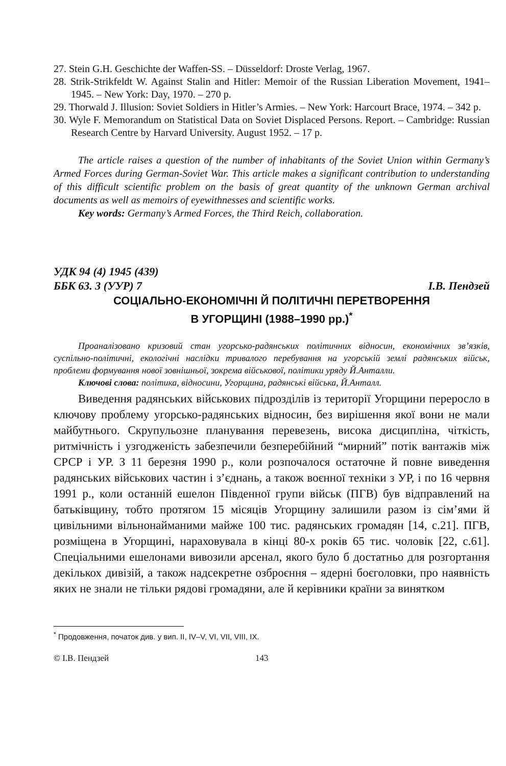27. Stein G.H. Geschichte der Waffen-SS. – Düsseldorf: Droste Verlag, 1967.
28. Strik-Strikfeldt W. Against Stalin and Hitler: Memoir of the Russian Liberation Movement, 1941–1945. – New York: Day, 1970. – 270 p.
29. Thorwald J. Illusion: Soviet Soldiers in Hitler’s Armies. – New York: Harcourt Brace, 1974. – 342 p.
30. Wyle F. Memorandum on Statistical Data on Soviet Displaced Persons. Report. – Cambridge: Russian Research Centre by Harvard University. August 1952. – 17 p.
The article raises a question of the number of inhabitants of the Soviet Union within Germany’s Armed Forces during German-Soviet War. This article makes a significant contribution to understanding of this difficult scientific problem on the basis of great quantity of the unknown German archival documents as well as memoirs of eyewithnesses and scientific works.
Key words: Germany’s Armed Forces, the Third Reich, collaboration.
УДК 94 (4) 1945 (439)
ББК 63. 3 (УУР) 7 І.В. Пендзей
СОЦІАЛЬНО-ЕКОНОМІЧНІ Й ПОЛІТИЧНІ ПЕРЕТВОРЕННЯ
В УГОРЩИНІ (1988–1990 рр.)<sup>*</sup>
Проаналізовано кризовий стан угорсько-радянських політичних відносин, економічних зв’язків, суспільно-політичні, екологічні наслідки тривалого перебування на угорській землі радянських військ, проблеми формування нової зовнішньої, зокрема військової, політики уряду Й.Анталли.
Ключові слова: політика, відносини, Угорщина, радянські війська, Й.Анталл.
Виведення радянських військових підрозділів із території Угорщини переросло в ключову проблему угорсько-радянських відносин, без вирішення якої вони не мали майбутнього. Скрупульозне планування перевезень, висока дисципліна, чіткість, ритмічність і узгодженість забезпечили безперебійний “мирний” потік вантажів між СРСР і УР. З 11 березня 1990 р., коли розпочалося остаточне й повне виведення радянських військових частин і з’єднань, а також воєнної техніки з УР, і по 16 червня 1991 р., коли останній ешелон Південної групи військ (ПГВ) був відправлений на батьківщину, тобто протягом 15 місяців Угорщину залишили разом із сім’ями й цивільними вільнонайманими майже 100 тис. радянських громадян [14, с.21]. ПГВ, розміщена в Угорщині, нараховувала в кінці 80-х років 65 тис. чоловік [22, с.61]. Спеціальними ешелонами вивозили арсенал, якого було б достатньо для розгортання декількох дивізій, а також надсекретне озброєння – ядерні боєголовки, про наявність яких не знали не тільки рядові громадяни, але й керівники країни за винятком
<sup>*</sup> Продовження, початок див. у вип. II, IV–V, VI, VII, VIII, IX.
© І.В. Пендзей 143